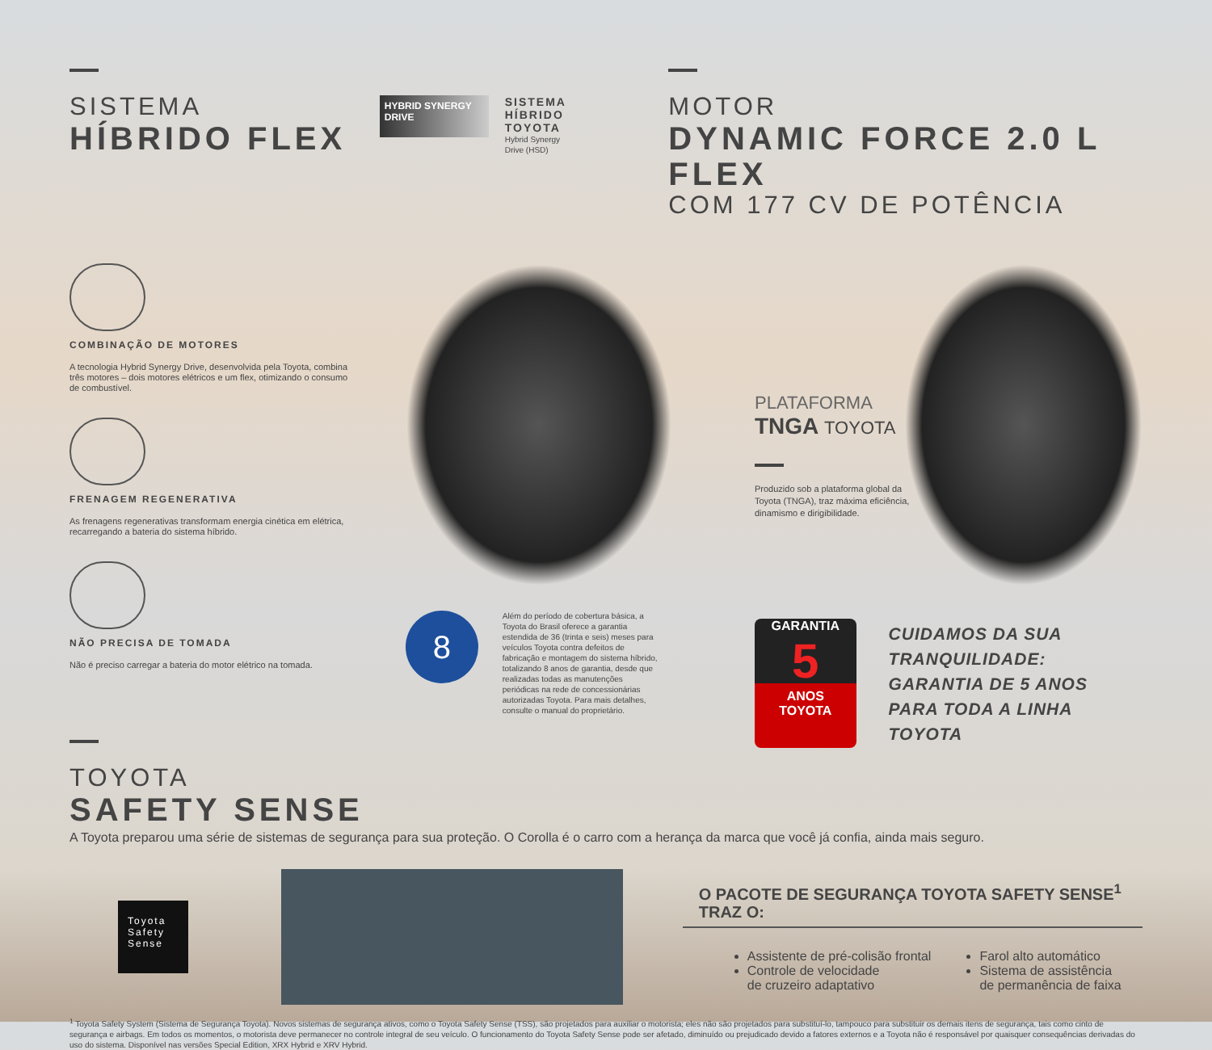SISTEMA
HÍBRIDO FLEX
HYBRID SYNERGY DRIVE
SISTEMA
HÍBRIDO
TOYOTA
Hybrid Synergy
Drive (HSD)
MOTOR
DYNAMIC FORCE 2.0 L FLEX
COM 177 CV DE POTÊNCIA
COMBINAÇÃO DE MOTORES
A tecnologia Hybrid Synergy Drive, desenvolvida pela Toyota, combina três motores – dois motores elétricos e um flex, otimizando o consumo de combustível.
FRENAGEM REGENERATIVA
As frenagens regenerativas transformam energia cinética em elétrica, recarregando a bateria do sistema híbrido.
NÃO PRECISA DE TOMADA
Não é preciso carregar a bateria do motor elétrico na tomada.
8
Além do período de cobertura básica, a Toyota do Brasil oferece a garantia estendida de 36 (trinta e seis) meses para veículos Toyota contra defeitos de fabricação e montagem do sistema híbrido, totalizando 8 anos de garantia, desde que realizadas todas as manutenções periódicas na rede de concessionárias autorizadas Toyota. Para mais detalhes, consulte o manual do proprietário.
PLATAFORMA
TNGA TOYOTA
Produzido sob a plataforma global da Toyota (TNGA), traz máxima eficiência, dinamismo e dirigibilidade.
GARANTIA
5
ANOS
TOYOTA
CUIDAMOS DA SUA
TRANQUILIDADE:
GARANTIA DE 5 ANOS
PARA TODA A LINHA TOYOTA
TOYOTA
SAFETY SENSE
A Toyota preparou uma série de sistemas de segurança para sua proteção. O Corolla é o carro com a herança da marca que você já confia, ainda mais seguro.
Toyota
Safety
Sense
O PACOTE DE SEGURANÇA TOYOTA SAFETY SENSE<sup>1</sup> TRAZ O:
Assistente de pré-colisão frontal
Controle de velocidade
de cruzeiro adaptativo
Farol alto automático
Sistema de assistência
de permanência de faixa
<sup>1</sup> Toyota Safety System (Sistema de Segurança Toyota). Novos sistemas de segurança ativos, como o Toyota Safety Sense (TSS), são projetados para auxiliar o motorista; eles não são projetados para substituí-lo, tampouco para substituir os demais itens de segurança, tais como cinto de segurança e airbags. Em todos os momentos, o motorista deve permanecer no controle integral de seu veículo. O funcionamento do Toyota Safety Sense pode ser afetado, diminuído ou prejudicado devido a fatores externos e a Toyota não é responsável por quaisquer consequências derivadas do uso do sistema. Disponível nas versões Special Edition, XRX Hybrid e XRV Hybrid.